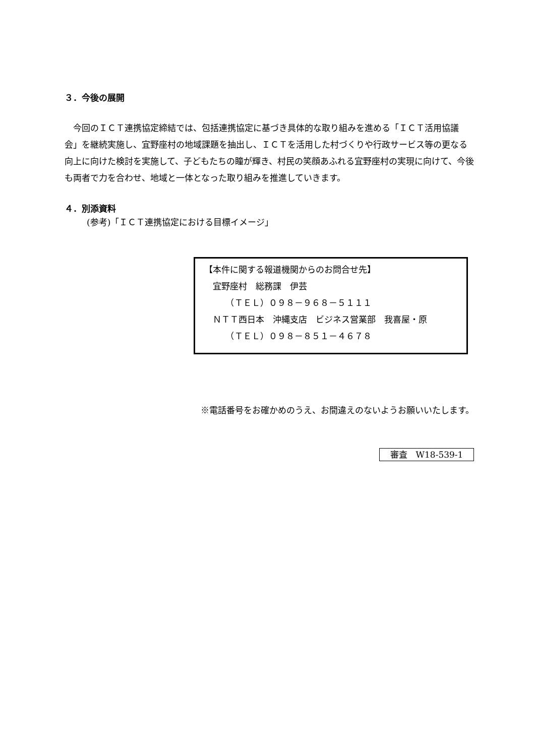３．今後の展開
　今回のＩＣＴ連携協定締結では、包括連携協定に基づき具体的な取り組みを進める「ＩＣＴ活用協議会」を継続実施し、宜野座村の地域課題を抽出し、ＩＣＴを活用した村づくりや行政サービス等の更なる向上に向けた検討を実施して、子どもたちの瞳が輝き、村民の笑顔あふれる宜野座村の実現に向けて、今後も両者で力を合わせ、地域と一体となった取り組みを推進していきます。
４．別添資料
(参考)「ＩＣＴ連携協定における目標イメージ」
【本件に関する報道機関からのお問合せ先】
　宜野座村　総務課　伊芸
　　　（ＴＥＬ）０９８－９６８－５１１１
　ＮＴＴ西日本　沖縄支店　ビジネス営業部　我喜屋・原
　　　（ＴＥＬ）０９８－８５１－４６７８
※電話番号をお確かめのうえ、お間違えのないようお願いいたします。
審査　W18-539-1